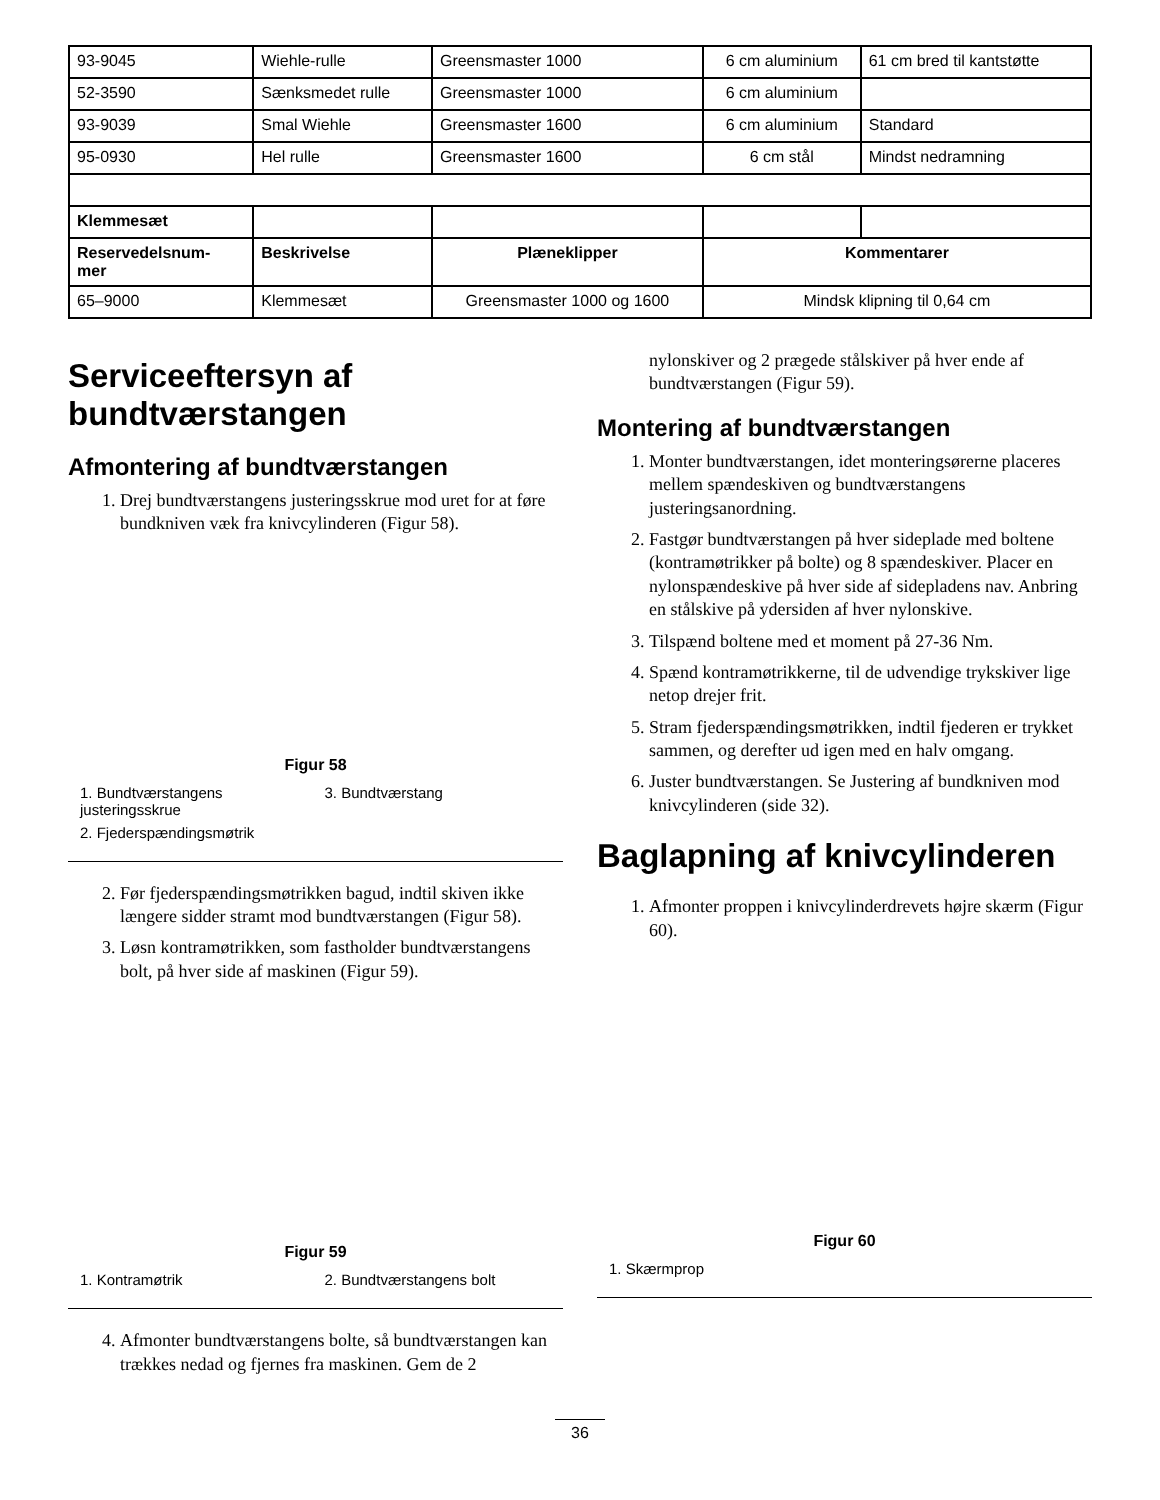| 93-9045 | Wiehle-rulle | Greensmaster 1000 | 6 cm aluminium | 61 cm bred til kantstøtte |
| 52-3590 | Sænksmedet rulle | Greensmaster 1000 | 6 cm aluminium | |
| 93-9039 | Smal Wiehle | Greensmaster 1600 | 6 cm aluminium | Standard |
| 95-0930 | Hel rulle | Greensmaster 1600 | 6 cm stål | Mindst nedramning |
| Klemmesæt | | | | |
| Reservedelsnum- mer | Beskrivelse | Plæneklipper | Kommentarer | |
| 65–9000 | Klemmesæt | Greensmaster 1000 og 1600 | Mindsk klipning til 0,64 cm | |
Serviceeftersyn af bundtværstangen
Afmontering af bundtværstangen
1. Drej bundtværstangens justeringsskrue mod uret for at føre bundkniven væk fra knivcylinderen (Figur 58).
Figur 58
1. Bundtværstangens justeringsskrue
3. Bundtværstang
2. Fjederspændingsmøtrik
2. Før fjederspændingsmøtrikken bagud, indtil skiven ikke længere sidder stramt mod bundtværstangen (Figur 58).
3. Løsn kontramøtrikken, som fastholder bundtværstangens bolt, på hver side af maskinen (Figur 59).
Figur 59
1. Kontramøtrik
2. Bundtværstangens bolt
4. Afmonter bundtværstangens bolte, så bundtværstangen kan trækkes nedad og fjernes fra maskinen. Gem de 2
nylonskiver og 2 prægede stålskiver på hver ende af bundtværstangen (Figur 59).
Montering af bundtværstangen
1. Monter bundtværstangen, idet monteringsørerne placeres mellem spændeskiven og bundtværstangens justeringsanordning.
2. Fastgør bundtværstangen på hver sideplade med boltene (kontramøtrikker på bolte) og 8 spændeskiver. Placer en nylonspændeskive på hver side af sidepladens nav. Anbring en stålskive på ydersiden af hver nylonskive.
3. Tilspænd boltene med et moment på 27-36 Nm.
4. Spænd kontramøtrikkerne, til de udvendige trykskiver lige netop drejer frit.
5. Stram fjederspændingsmøtrikken, indtil fjederen er trykket sammen, og derefter ud igen med en halv omgang.
6. Juster bundtværstangen. Se Justering af bundkniven mod knivcylinderen (side 32).
Baglapning af knivcylinderen
1. Afmonter proppen i knivcylinderdrevets højre skærm (Figur 60).
Figur 60
1. Skærmprop
36